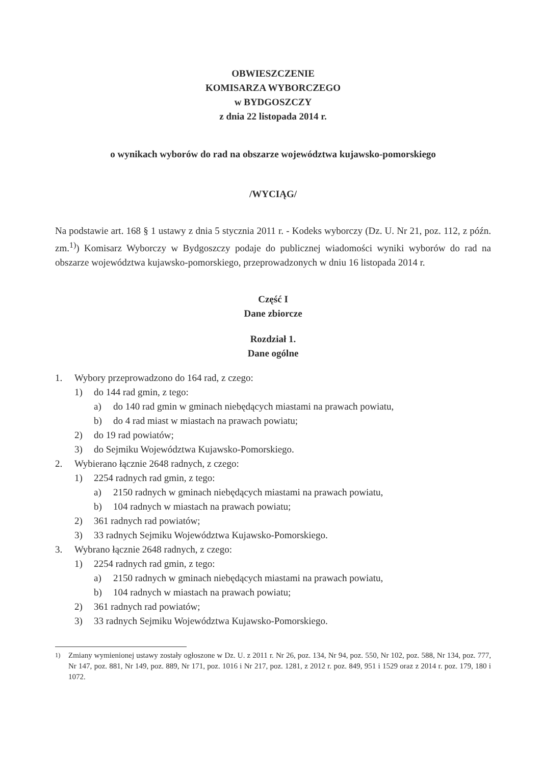OBWIESZCZENIE
KOMISARZA WYBORCZEGO
w BYDGOSZCZY
z dnia 22 listopada 2014 r.
o wynikach wyborów do rad na obszarze województwa kujawsko-pomorskiego
/WYCIĄG/
Na podstawie art. 168 § 1 ustawy z dnia 5 stycznia 2011 r. - Kodeks wyborczy (Dz. U. Nr 21, poz. 112, z późn. zm.<sup>1)</sup>) Komisarz Wyborczy w Bydgoszczy podaje do publicznej wiadomości wyniki wyborów do rad na obszarze województwa kujawsko-pomorskiego, przeprowadzonych w dniu 16 listopada 2014 r.
Część I
Dane zbiorcze
Rozdział 1.
Dane ogólne
1. Wybory przeprowadzono do 164 rad, z czego:
1) do 144 rad gmin, z tego:
a) do 140 rad gmin w gminach niebędących miastami na prawach powiatu,
b) do 4 rad miast w miastach na prawach powiatu;
2) do 19 rad powiatów;
3) do Sejmiku Województwa Kujawsko-Pomorskiego.
2. Wybierano łącznie 2648 radnych, z czego:
1) 2254 radnych rad gmin, z tego:
a) 2150 radnych w gminach niebędących miastami na prawach powiatu,
b) 104 radnych w miastach na prawach powiatu;
2) 361 radnych rad powiatów;
3) 33 radnych Sejmiku Województwa Kujawsko-Pomorskiego.
3. Wybrano łącznie 2648 radnych, z czego:
1) 2254 radnych rad gmin, z tego:
a) 2150 radnych w gminach niebędących miastami na prawach powiatu,
b) 104 radnych w miastach na prawach powiatu;
2) 361 radnych rad powiatów;
3) 33 radnych Sejmiku Województwa Kujawsko-Pomorskiego.
<sup>1)</sup> Zmiany wymienionej ustawy zostały ogłoszone w Dz. U. z 2011 r. Nr 26, poz. 134, Nr 94, poz. 550, Nr 102, poz. 588, Nr 134, poz. 777, Nr 147, poz. 881, Nr 149, poz. 889, Nr 171, poz. 1016 i Nr 217, poz. 1281, z 2012 r. poz. 849, 951 i 1529 oraz z 2014 r. poz. 179, 180 i 1072.